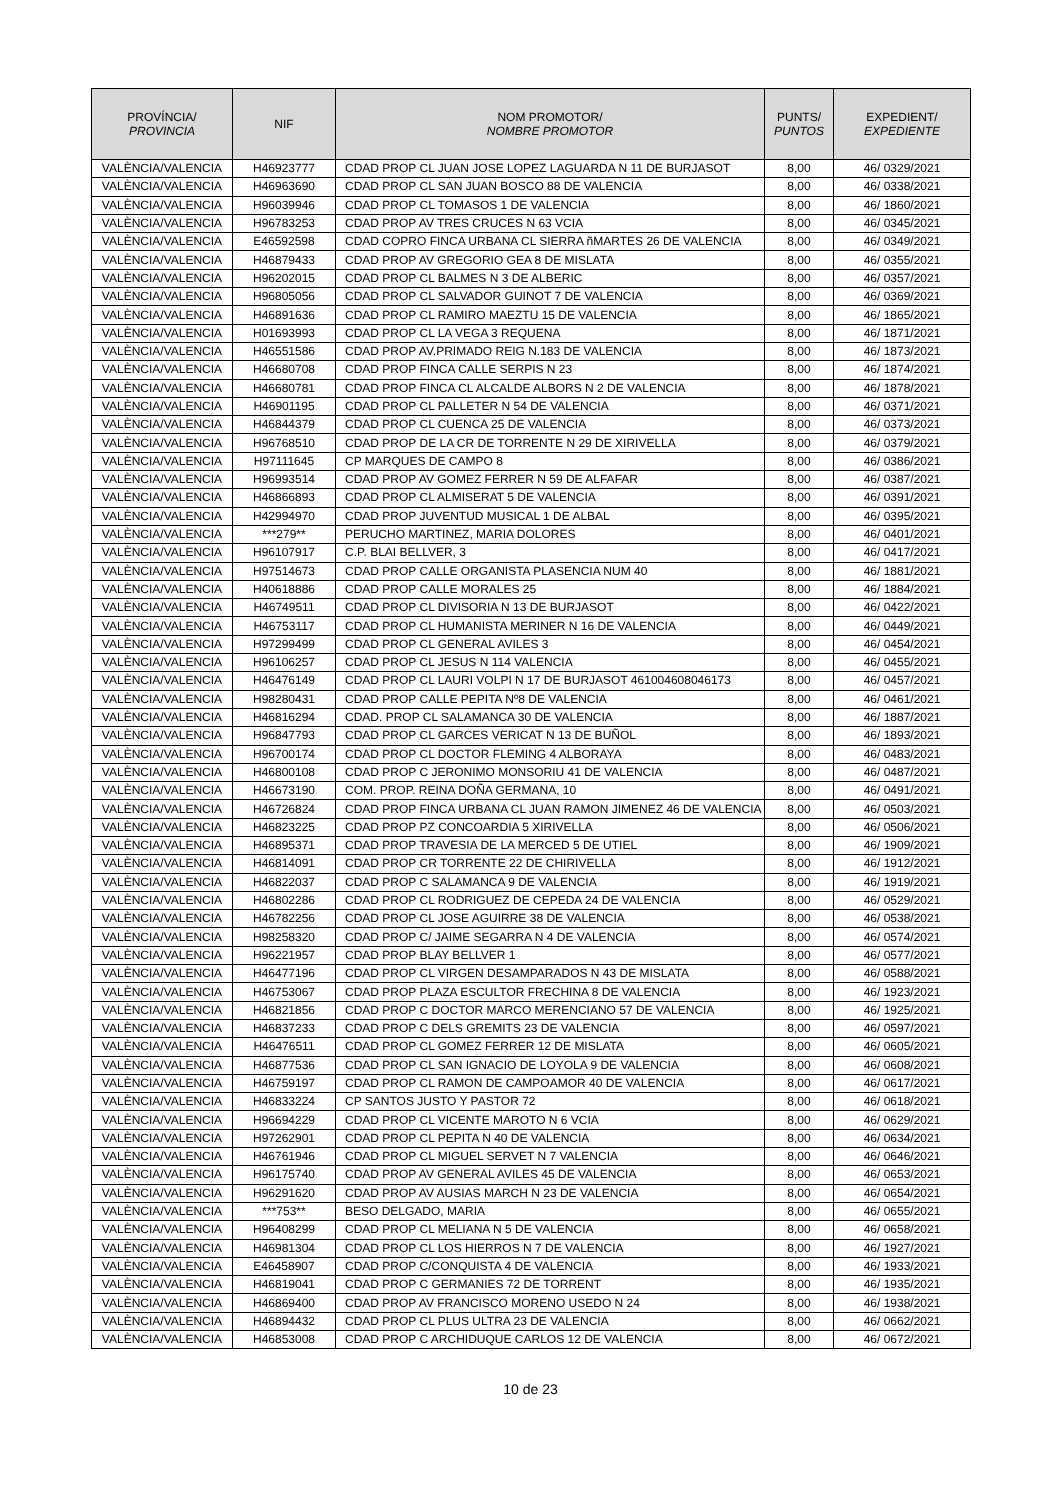| PROVÍNCIA/ PROVINCIA | NIF | NOM PROMOTOR/ NOMBRE PROMOTOR | PUNTS/ PUNTOS | EXPEDIENT/ EXPEDIENTE |
| --- | --- | --- | --- | --- |
| VALÈNCIA/VALENCIA | H46923777 | CDAD PROP CL JUAN JOSE LOPEZ LAGUARDA N 11 DE BURJASOT | 8,00 | 46/ 0329/2021 |
| VALÈNCIA/VALENCIA | H46963690 | CDAD PROP CL SAN JUAN BOSCO 88 DE VALENCIA | 8,00 | 46/ 0338/2021 |
| VALÈNCIA/VALENCIA | H96039946 | CDAD PROP CL TOMASOS 1 DE VALENCIA | 8,00 | 46/ 1860/2021 |
| VALÈNCIA/VALENCIA | H96783253 | CDAD PROP AV TRES CRUCES N 63 VCIA | 8,00 | 46/ 0345/2021 |
| VALÈNCIA/VALENCIA | E46592598 | CDAD COPRO FINCA URBANA CL SIERRA ñMARTES 26 DE VALENCIA | 8,00 | 46/ 0349/2021 |
| VALÈNCIA/VALENCIA | H46879433 | CDAD PROP AV GREGORIO GEA 8 DE MISLATA | 8,00 | 46/ 0355/2021 |
| VALÈNCIA/VALENCIA | H96202015 | CDAD PROP CL BALMES N 3 DE ALBERIC | 8,00 | 46/ 0357/2021 |
| VALÈNCIA/VALENCIA | H96805056 | CDAD PROP CL SALVADOR GUINOT 7 DE VALENCIA | 8,00 | 46/ 0369/2021 |
| VALÈNCIA/VALENCIA | H46891636 | CDAD PROP CL RAMIRO MAEZTU 15 DE VALENCIA | 8,00 | 46/ 1865/2021 |
| VALÈNCIA/VALENCIA | H01693993 | CDAD PROP CL LA VEGA 3 REQUENA | 8,00 | 46/ 1871/2021 |
| VALÈNCIA/VALENCIA | H46551586 | CDAD PROP AV.PRIMADO REIG N.183 DE VALENCIA | 8,00 | 46/ 1873/2021 |
| VALÈNCIA/VALENCIA | H46680708 | CDAD PROP FINCA CALLE SERPIS N 23 | 8,00 | 46/ 1874/2021 |
| VALÈNCIA/VALENCIA | H46680781 | CDAD PROP FINCA CL ALCALDE ALBORS N 2 DE VALENCIA | 8,00 | 46/ 1878/2021 |
| VALÈNCIA/VALENCIA | H46901195 | CDAD PROP CL PALLETER N 54 DE VALENCIA | 8,00 | 46/ 0371/2021 |
| VALÈNCIA/VALENCIA | H46844379 | CDAD PROP CL CUENCA 25 DE VALENCIA | 8,00 | 46/ 0373/2021 |
| VALÈNCIA/VALENCIA | H96768510 | CDAD PROP DE LA CR DE TORRENTE N 29 DE XIRIVELLA | 8,00 | 46/ 0379/2021 |
| VALÈNCIA/VALENCIA | H97111645 | CP MARQUES DE CAMPO 8 | 8,00 | 46/ 0386/2021 |
| VALÈNCIA/VALENCIA | H96993514 | CDAD PROP AV GOMEZ FERRER N 59 DE ALFAFAR | 8,00 | 46/ 0387/2021 |
| VALÈNCIA/VALENCIA | H46866893 | CDAD PROP CL ALMISERAT 5 DE VALENCIA | 8,00 | 46/ 0391/2021 |
| VALÈNCIA/VALENCIA | H42994970 | CDAD PROP JUVENTUD MUSICAL 1 DE ALBAL | 8,00 | 46/ 0395/2021 |
| VALÈNCIA/VALENCIA | ***279** | PERUCHO MARTINEZ, MARIA DOLORES | 8,00 | 46/ 0401/2021 |
| VALÈNCIA/VALENCIA | H96107917 | C.P. BLAI BELLVER, 3 | 8,00 | 46/ 0417/2021 |
| VALÈNCIA/VALENCIA | H97514673 | CDAD PROP CALLE ORGANISTA PLASENCIA NUM 40 | 8,00 | 46/ 1881/2021 |
| VALÈNCIA/VALENCIA | H40618886 | CDAD PROP CALLE MORALES 25 | 8,00 | 46/ 1884/2021 |
| VALÈNCIA/VALENCIA | H46749511 | CDAD PROP CL DIVISORIA N 13 DE BURJASOT | 8,00 | 46/ 0422/2021 |
| VALÈNCIA/VALENCIA | H46753117 | CDAD PROP CL HUMANISTA MERINER N 16 DE VALENCIA | 8,00 | 46/ 0449/2021 |
| VALÈNCIA/VALENCIA | H97299499 | CDAD PROP CL GENERAL AVILES 3 | 8,00 | 46/ 0454/2021 |
| VALÈNCIA/VALENCIA | H96106257 | CDAD PROP CL JESUS N 114 VALENCIA | 8,00 | 46/ 0455/2021 |
| VALÈNCIA/VALENCIA | H46476149 | CDAD PROP CL LAURI VOLPI N 17 DE BURJASOT 461004608046173 | 8,00 | 46/ 0457/2021 |
| VALÈNCIA/VALENCIA | H98280431 | CDAD PROP CALLE PEPITA Nº8 DE VALENCIA | 8,00 | 46/ 0461/2021 |
| VALÈNCIA/VALENCIA | H46816294 | CDAD. PROP CL SALAMANCA 30 DE VALENCIA | 8,00 | 46/ 1887/2021 |
| VALÈNCIA/VALENCIA | H96847793 | CDAD PROP CL GARCES VERICAT N 13 DE BUÑOL | 8,00 | 46/ 1893/2021 |
| VALÈNCIA/VALENCIA | H96700174 | CDAD PROP CL DOCTOR FLEMING 4 ALBORAYA | 8,00 | 46/ 0483/2021 |
| VALÈNCIA/VALENCIA | H46800108 | CDAD PROP C JERONIMO MONSORIU 41 DE VALENCIA | 8,00 | 46/ 0487/2021 |
| VALÈNCIA/VALENCIA | H46673190 | COM. PROP. REINA DOÑA GERMANA, 10 | 8,00 | 46/ 0491/2021 |
| VALÈNCIA/VALENCIA | H46726824 | CDAD PROP FINCA URBANA CL JUAN RAMON JIMENEZ 46 DE VALENCIA | 8,00 | 46/ 0503/2021 |
| VALÈNCIA/VALENCIA | H46823225 | CDAD PROP PZ CONCOARDIA 5 XIRIVELLA | 8,00 | 46/ 0506/2021 |
| VALÈNCIA/VALENCIA | H46895371 | CDAD PROP TRAVESIA DE LA MERCED 5 DE UTIEL | 8,00 | 46/ 1909/2021 |
| VALÈNCIA/VALENCIA | H46814091 | CDAD PROP CR TORRENTE 22 DE CHIRIVELLA | 8,00 | 46/ 1912/2021 |
| VALÈNCIA/VALENCIA | H46822037 | CDAD PROP C SALAMANCA 9 DE VALENCIA | 8,00 | 46/ 1919/2021 |
| VALÈNCIA/VALENCIA | H46802286 | CDAD PROP CL RODRIGUEZ DE CEPEDA 24 DE VALENCIA | 8,00 | 46/ 0529/2021 |
| VALÈNCIA/VALENCIA | H46782256 | CDAD PROP CL JOSE AGUIRRE 38 DE VALENCIA | 8,00 | 46/ 0538/2021 |
| VALÈNCIA/VALENCIA | H98258320 | CDAD PROP C/ JAIME SEGARRA N 4 DE VALENCIA | 8,00 | 46/ 0574/2021 |
| VALÈNCIA/VALENCIA | H96221957 | CDAD PROP BLAY BELLVER 1 | 8,00 | 46/ 0577/2021 |
| VALÈNCIA/VALENCIA | H46477196 | CDAD PROP CL VIRGEN DESAMPARADOS N 43 DE MISLATA | 8,00 | 46/ 0588/2021 |
| VALÈNCIA/VALENCIA | H46753067 | CDAD PROP PLAZA ESCULTOR FRECHINA 8 DE VALENCIA | 8,00 | 46/ 1923/2021 |
| VALÈNCIA/VALENCIA | H46821856 | CDAD PROP C DOCTOR MARCO MERENCIANO 57 DE VALENCIA | 8,00 | 46/ 1925/2021 |
| VALÈNCIA/VALENCIA | H46837233 | CDAD PROP C DELS GREMITS 23 DE VALENCIA | 8,00 | 46/ 0597/2021 |
| VALÈNCIA/VALENCIA | H46476511 | CDAD PROP CL GOMEZ FERRER 12 DE MISLATA | 8,00 | 46/ 0605/2021 |
| VALÈNCIA/VALENCIA | H46877536 | CDAD PROP CL SAN IGNACIO DE LOYOLA 9 DE VALENCIA | 8,00 | 46/ 0608/2021 |
| VALÈNCIA/VALENCIA | H46759197 | CDAD PROP CL RAMON DE CAMPOAMOR 40 DE VALENCIA | 8,00 | 46/ 0617/2021 |
| VALÈNCIA/VALENCIA | H46833224 | CP SANTOS JUSTO Y PASTOR 72 | 8,00 | 46/ 0618/2021 |
| VALÈNCIA/VALENCIA | H96694229 | CDAD PROP CL VICENTE MAROTO N 6 VCIA | 8,00 | 46/ 0629/2021 |
| VALÈNCIA/VALENCIA | H97262901 | CDAD PROP CL PEPITA N 40 DE VALENCIA | 8,00 | 46/ 0634/2021 |
| VALÈNCIA/VALENCIA | H46761946 | CDAD PROP CL MIGUEL SERVET N 7 VALENCIA | 8,00 | 46/ 0646/2021 |
| VALÈNCIA/VALENCIA | H96175740 | CDAD PROP AV GENERAL AVILES 45 DE VALENCIA | 8,00 | 46/ 0653/2021 |
| VALÈNCIA/VALENCIA | H96291620 | CDAD PROP AV AUSIAS MARCH N 23 DE VALENCIA | 8,00 | 46/ 0654/2021 |
| VALÈNCIA/VALENCIA | ***753** | BESO DELGADO, MARIA | 8,00 | 46/ 0655/2021 |
| VALÈNCIA/VALENCIA | H96408299 | CDAD PROP CL MELIANA N 5 DE VALENCIA | 8,00 | 46/ 0658/2021 |
| VALÈNCIA/VALENCIA | H46981304 | CDAD PROP CL LOS HIERROS N 7 DE VALENCIA | 8,00 | 46/ 1927/2021 |
| VALÈNCIA/VALENCIA | E46458907 | CDAD PROP C/CONQUISTA 4 DE VALENCIA | 8,00 | 46/ 1933/2021 |
| VALÈNCIA/VALENCIA | H46819041 | CDAD PROP C GERMANIES 72 DE TORRENT | 8,00 | 46/ 1935/2021 |
| VALÈNCIA/VALENCIA | H46869400 | CDAD PROP AV FRANCISCO MORENO USEDO N 24 | 8,00 | 46/ 1938/2021 |
| VALÈNCIA/VALENCIA | H46894432 | CDAD PROP CL PLUS ULTRA 23 DE VALENCIA | 8,00 | 46/ 0662/2021 |
| VALÈNCIA/VALENCIA | H46853008 | CDAD PROP C ARCHIDUQUE CARLOS 12 DE VALENCIA | 8,00 | 46/ 0672/2021 |
10 de 23